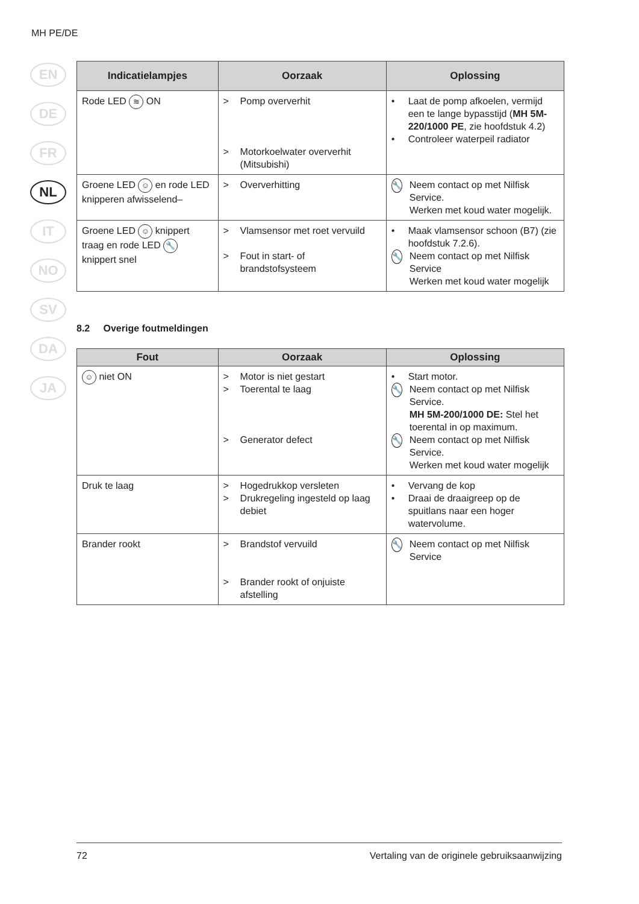MH PE/DE
EN
DE
FR
NL
IT
NO
SV
DA
JA
| Indicatielampjes | Oorzaak | Oplossing |
| --- | --- | --- |
| Rode LED ≋ ON | > Pomp oververhit > Motorkoelwater oververhit (Mitsubishi) | • Laat de pomp afkoelen, vermijd een te lange bypasstijd ( MH 5M-220/1000 PE , zie hoofdstuk 4.2) • Controleer waterpeil radiator |
| Groene LED ☺ en rode LED knipperen afwisselend– | > Oververhitting | 🔧 Neem contact op met Nilfisk Service. Werken met koud water mogelijk. |
| Groene LED ☺ knippert traag en rode LED 🔧 knippert snel | > Vlamsensor met roet vervuild > Fout in start- of brandstofsysteem | • Maak vlamsensor schoon (B7) (zie hoofdstuk 7.2.6). 🔧 Neem contact op met Nilfisk Service Werken met koud water mogelijk |
8.2 Overige foutmeldingen
| Fout | Oorzaak | Oplossing |
| --- | --- | --- |
| ☺ niet ON | > Motor is niet gestart > Toerental te laag > Generator defect | • Start motor. 🔧 Neem contact op met Nilfisk Service. MH 5M-200/1000 DE: Stel het toerental in op maximum. 🔧 Neem contact op met Nilfisk Service. Werken met koud water mogelijk |
| Druk te laag | > Hogedrukkop versleten > Drukregeling ingesteld op laag debiet | • Vervang de kop • Draai de draaigreep op de spuitlans naar een hoger watervolume. |
| Brander rookt | > Brandstof vervuild > Brander rookt of onjuiste afstelling | 🔧 Neem contact op met Nilfisk Service |
72 Vertaling van de originele gebruiksaanwijzing